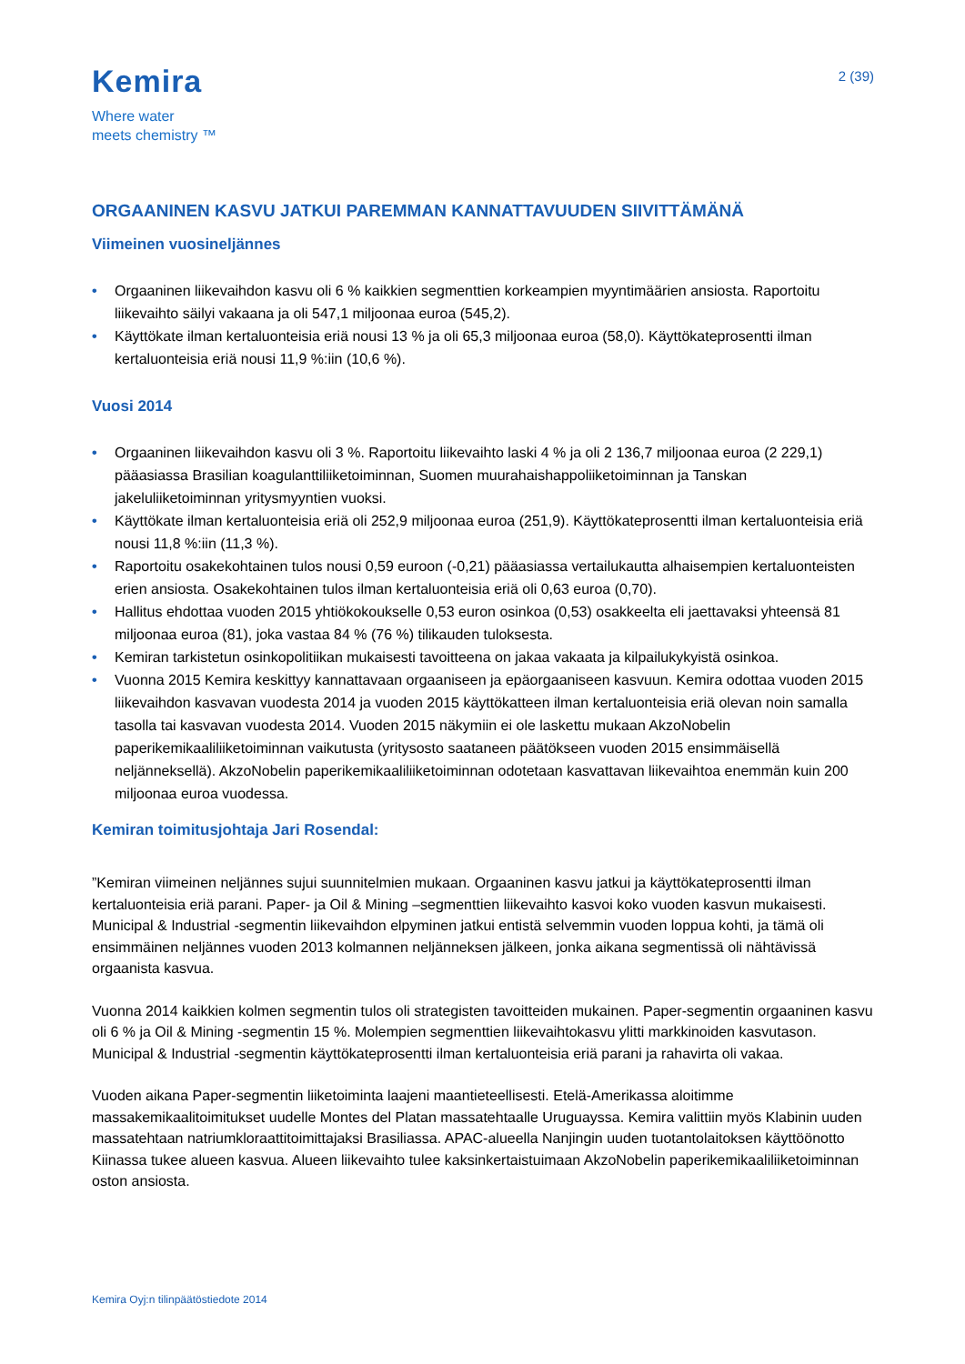Kemira
Where water
meets chemistry ™
2 (39)
ORGAANINEN KASVU JATKUI PAREMMAN KANNATTAVUUDEN SIIVITTÄMÄNÄ
Viimeinen vuosineljännes
• Orgaaninen liikevaihdon kasvu oli 6 % kaikkien segmenttien korkeampien myyntimäärien ansiosta. Raportoitu liikevaihto säilyi vakaana ja oli 547,1 miljoonaa euroa (545,2).
• Käyttökate ilman kertaluonteisia eriä nousi 13 % ja oli 65,3 miljoonaa euroa (58,0). Käyttökateprosentti ilman kertaluonteisia eriä nousi 11,9 %:iin (10,6 %).
Vuosi 2014
• Orgaaninen liikevaihdon kasvu oli 3 %. Raportoitu liikevaihto laski 4 % ja oli 2 136,7 miljoonaa euroa (2 229,1) pääasiassa Brasilian koagulanttiliiketoiminnan, Suomen muurahaishappoliiketoiminnan ja Tanskan jakeluliiketoiminnan yritysmyyntien vuoksi.
• Käyttökate ilman kertaluonteisia eriä oli 252,9 miljoonaa euroa (251,9). Käyttökateprosentti ilman kertaluonteisia eriä nousi 11,8 %:iin (11,3 %).
• Raportoitu osakekohtainen tulos nousi 0,59 euroon (-0,21) pääasiassa vertailukautta alhaisempien kertaluonteisten erien ansiosta. Osakekohtainen tulos ilman kertaluonteisia eriä oli 0,63 euroa (0,70).
• Hallitus ehdottaa vuoden 2015 yhtiökokoukselle 0,53 euron osinkoa (0,53) osakkeelta eli jaettavaksi yhteensä 81 miljoonaa euroa (81), joka vastaa 84 % (76 %) tilikauden tuloksesta.
• Kemiran tarkistetun osinkopolitiikan mukaisesti tavoitteena on jakaa vakaata ja kilpailukykyistä osinkoa.
• Vuonna 2015 Kemira keskittyy kannattavaan orgaaniseen ja epäorgaaniseen kasvuun. Kemira odottaa vuoden 2015 liikevaihdon kasvavan vuodesta 2014 ja vuoden 2015 käyttökatteen ilman kertaluonteisia eriä olevan noin samalla tasolla tai kasvavan vuodesta 2014. Vuoden 2015 näkymiin ei ole laskettu mukaan AkzoNobelin paperikemikaaliliiketoiminnan vaikutusta (yritysosto saataneen päätökseen vuoden 2015 ensimmäisellä neljänneksellä). AkzoNobelin paperikemikaaliliiketoiminnan odotetaan kasvattavan liikevaihtoa enemmän kuin 200 miljoonaa euroa vuodessa.
Kemiran toimitusjohtaja Jari Rosendal:
”Kemiran viimeinen neljännes sujui suunnitelmien mukaan. Orgaaninen kasvu jatkui ja käyttökateprosentti ilman kertaluonteisia eriä parani. Paper- ja Oil & Mining –segmenttien liikevaihto kasvoi koko vuoden kasvun mukaisesti. Municipal & Industrial -segmentin liikevaihdon elpyminen jatkui entistä selvemmin vuoden loppua kohti, ja tämä oli ensimmäinen neljännes vuoden 2013 kolmannen neljänneksen jälkeen, jonka aikana segmentissä oli nähtävissä orgaanista kasvua.
Vuonna 2014 kaikkien kolmen segmentin tulos oli strategisten tavoitteiden mukainen. Paper-segmentin orgaaninen kasvu oli 6 % ja Oil & Mining -segmentin 15 %. Molempien segmenttien liikevaihtokasvu ylitti markkinoiden kasvutason. Municipal & Industrial -segmentin käyttökateprosentti ilman kertaluonteisia eriä parani ja rahavirta oli vakaa.
Vuoden aikana Paper-segmentin liiketoiminta laajeni maantieteellisesti. Etelä-Amerikassa aloitimme massakemikaalitoimitukset uudelle Montes del Platan massatehtaalle Uruguayssa. Kemira valittiin myös Klabinin uuden massatehtaan natriumkloraattitoimittajaksi Brasiliassa. APAC-alueella Nanjingin uuden tuotantolaitoksen käyttöönotto Kiinassa tukee alueen kasvua. Alueen liikevaihto tulee kaksinkertaistuimaan AkzoNobelin paperikemikaaliliiketoiminnan oston ansiosta.
Kemira Oyj:n tilinpäätöstiedote 2014